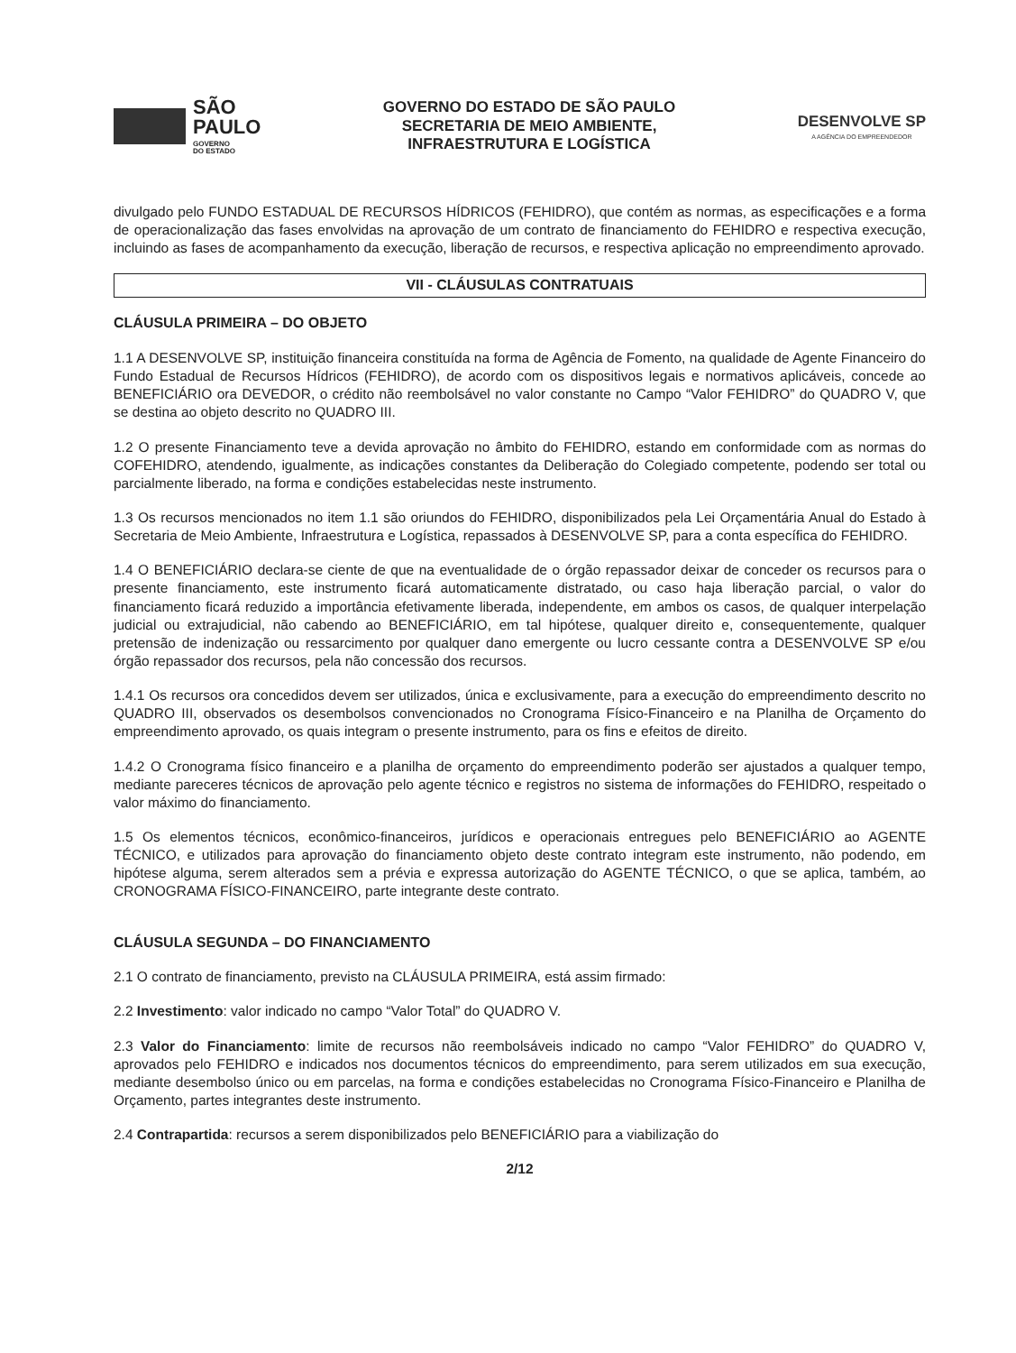SÃO
PAULO
GOVERNO
DO ESTADO
GOVERNO DO ESTADO DE SÃO PAULO
SECRETARIA DE MEIO AMBIENTE,
INFRAESTRUTURA E LOGÍSTICA
DESENVOLVE SP
A AGÊNCIA DO EMPREENDEDOR
divulgado pelo FUNDO ESTADUAL DE RECURSOS HÍDRICOS (FEHIDRO), que contém as normas, as especificações e a forma de operacionalização das fases envolvidas na aprovação de um contrato de financiamento do FEHIDRO e respectiva execução, incluindo as fases de acompanhamento da execução, liberação de recursos, e respectiva aplicação no empreendimento aprovado.
VII - CLÁUSULAS CONTRATUAIS
CLÁUSULA PRIMEIRA – DO OBJETO
1.1 A DESENVOLVE SP, instituição financeira constituída na forma de Agência de Fomento, na qualidade de Agente Financeiro do Fundo Estadual de Recursos Hídricos (FEHIDRO), de acordo com os dispositivos legais e normativos aplicáveis, concede ao BENEFICIÁRIO ora DEVEDOR, o crédito não reembolsável no valor constante no Campo “Valor FEHIDRO” do QUADRO V, que se destina ao objeto descrito no QUADRO III.
1.2 O presente Financiamento teve a devida aprovação no âmbito do FEHIDRO, estando em conformidade com as normas do COFEHIDRO, atendendo, igualmente, as indicações constantes da Deliberação do Colegiado competente, podendo ser total ou parcialmente liberado, na forma e condições estabelecidas neste instrumento.
1.3 Os recursos mencionados no item 1.1 são oriundos do FEHIDRO, disponibilizados pela Lei Orçamentária Anual do Estado à Secretaria de Meio Ambiente, Infraestrutura e Logística, repassados à DESENVOLVE SP, para a conta específica do FEHIDRO.
1.4 O BENEFICIÁRIO declara-se ciente de que na eventualidade de o órgão repassador deixar de conceder os recursos para o presente financiamento, este instrumento ficará automaticamente distratado, ou caso haja liberação parcial, o valor do financiamento ficará reduzido a importância efetivamente liberada, independente, em ambos os casos, de qualquer interpelação judicial ou extrajudicial, não cabendo ao BENEFICIÁRIO, em tal hipótese, qualquer direito e, consequentemente, qualquer pretensão de indenização ou ressarcimento por qualquer dano emergente ou lucro cessante contra a DESENVOLVE SP e/ou órgão repassador dos recursos, pela não concessão dos recursos.
1.4.1 Os recursos ora concedidos devem ser utilizados, única e exclusivamente, para a execução do empreendimento descrito no QUADRO III, observados os desembolsos convencionados no Cronograma Físico-Financeiro e na Planilha de Orçamento do empreendimento aprovado, os quais integram o presente instrumento, para os fins e efeitos de direito.
1.4.2 O Cronograma físico financeiro e a planilha de orçamento do empreendimento poderão ser ajustados a qualquer tempo, mediante pareceres técnicos de aprovação pelo agente técnico e registros no sistema de informações do FEHIDRO, respeitado o valor máximo do financiamento.
1.5 Os elementos técnicos, econômico-financeiros, jurídicos e operacionais entregues pelo BENEFICIÁRIO ao AGENTE TÉCNICO, e utilizados para aprovação do financiamento objeto deste contrato integram este instrumento, não podendo, em hipótese alguma, serem alterados sem a prévia e expressa autorização do AGENTE TÉCNICO, o que se aplica, também, ao CRONOGRAMA FÍSICO-FINANCEIRO, parte integrante deste contrato.
CLÁUSULA SEGUNDA – DO FINANCIAMENTO
2.1 O contrato de financiamento, previsto na CLÁUSULA PRIMEIRA, está assim firmado:
2.2 Investimento: valor indicado no campo “Valor Total” do QUADRO V.
2.3 Valor do Financiamento: limite de recursos não reembolsáveis indicado no campo “Valor FEHIDRO” do QUADRO V, aprovados pelo FEHIDRO e indicados nos documentos técnicos do empreendimento, para serem utilizados em sua execução, mediante desembolso único ou em parcelas, na forma e condições estabelecidas no Cronograma Físico-Financeiro e Planilha de Orçamento, partes integrantes deste instrumento.
2.4 Contrapartida: recursos a serem disponibilizados pelo BENEFICIÁRIO para a viabilização do
2/12